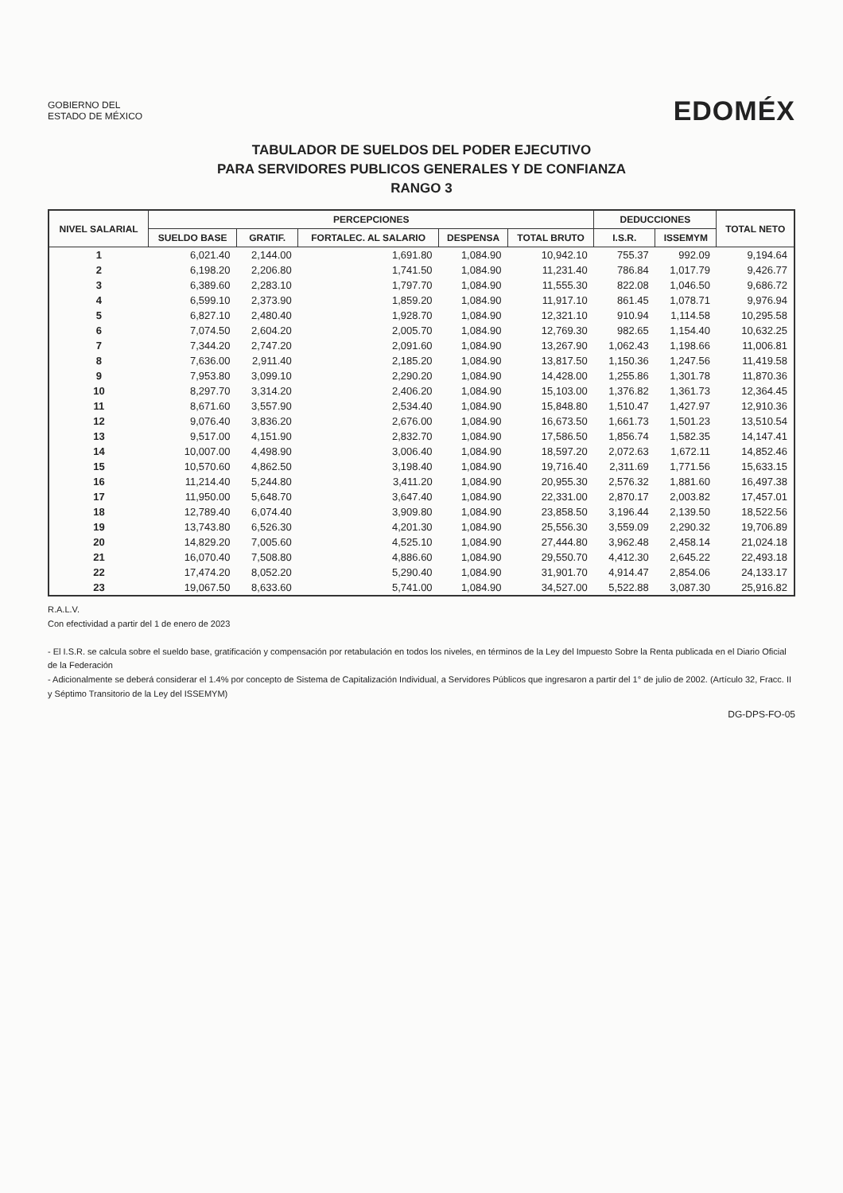GOBIERNO DEL
ESTADO DE MÉXICO
EDOMÉX
TABULADOR DE SUELDOS DEL PODER EJECUTIVO
PARA SERVIDORES PUBLICOS GENERALES Y DE CONFIANZA
RANGO 3
| NIVEL SALARIAL | PERCEPCIONES | | | | | DEDUCCIONES | | TOTAL NETO |
| --- | --- | --- | --- | --- | --- | --- | --- | --- |
| | SUELDO BASE | GRATIF. | FORTALEC. AL SALARIO | DESPENSA | TOTAL BRUTO | I.S.R. | ISSEMYM | |
| 1 | 6,021.40 | 2,144.00 | 1,691.80 | 1,084.90 | 10,942.10 | 755.37 | 992.09 | 9,194.64 |
| 2 | 6,198.20 | 2,206.80 | 1,741.50 | 1,084.90 | 11,231.40 | 786.84 | 1,017.79 | 9,426.77 |
| 3 | 6,389.60 | 2,283.10 | 1,797.70 | 1,084.90 | 11,555.30 | 822.08 | 1,046.50 | 9,686.72 |
| 4 | 6,599.10 | 2,373.90 | 1,859.20 | 1,084.90 | 11,917.10 | 861.45 | 1,078.71 | 9,976.94 |
| 5 | 6,827.10 | 2,480.40 | 1,928.70 | 1,084.90 | 12,321.10 | 910.94 | 1,114.58 | 10,295.58 |
| 6 | 7,074.50 | 2,604.20 | 2,005.70 | 1,084.90 | 12,769.30 | 982.65 | 1,154.40 | 10,632.25 |
| 7 | 7,344.20 | 2,747.20 | 2,091.60 | 1,084.90 | 13,267.90 | 1,062.43 | 1,198.66 | 11,006.81 |
| 8 | 7,636.00 | 2,911.40 | 2,185.20 | 1,084.90 | 13,817.50 | 1,150.36 | 1,247.56 | 11,419.58 |
| 9 | 7,953.80 | 3,099.10 | 2,290.20 | 1,084.90 | 14,428.00 | 1,255.86 | 1,301.78 | 11,870.36 |
| 10 | 8,297.70 | 3,314.20 | 2,406.20 | 1,084.90 | 15,103.00 | 1,376.82 | 1,361.73 | 12,364.45 |
| 11 | 8,671.60 | 3,557.90 | 2,534.40 | 1,084.90 | 15,848.80 | 1,510.47 | 1,427.97 | 12,910.36 |
| 12 | 9,076.40 | 3,836.20 | 2,676.00 | 1,084.90 | 16,673.50 | 1,661.73 | 1,501.23 | 13,510.54 |
| 13 | 9,517.00 | 4,151.90 | 2,832.70 | 1,084.90 | 17,586.50 | 1,856.74 | 1,582.35 | 14,147.41 |
| 14 | 10,007.00 | 4,498.90 | 3,006.40 | 1,084.90 | 18,597.20 | 2,072.63 | 1,672.11 | 14,852.46 |
| 15 | 10,570.60 | 4,862.50 | 3,198.40 | 1,084.90 | 19,716.40 | 2,311.69 | 1,771.56 | 15,633.15 |
| 16 | 11,214.40 | 5,244.80 | 3,411.20 | 1,084.90 | 20,955.30 | 2,576.32 | 1,881.60 | 16,497.38 |
| 17 | 11,950.00 | 5,648.70 | 3,647.40 | 1,084.90 | 22,331.00 | 2,870.17 | 2,003.82 | 17,457.01 |
| 18 | 12,789.40 | 6,074.40 | 3,909.80 | 1,084.90 | 23,858.50 | 3,196.44 | 2,139.50 | 18,522.56 |
| 19 | 13,743.80 | 6,526.30 | 4,201.30 | 1,084.90 | 25,556.30 | 3,559.09 | 2,290.32 | 19,706.89 |
| 20 | 14,829.20 | 7,005.60 | 4,525.10 | 1,084.90 | 27,444.80 | 3,962.48 | 2,458.14 | 21,024.18 |
| 21 | 16,070.40 | 7,508.80 | 4,886.60 | 1,084.90 | 29,550.70 | 4,412.30 | 2,645.22 | 22,493.18 |
| 22 | 17,474.20 | 8,052.20 | 5,290.40 | 1,084.90 | 31,901.70 | 4,914.47 | 2,854.06 | 24,133.17 |
| 23 | 19,067.50 | 8,633.60 | 5,741.00 | 1,084.90 | 34,527.00 | 5,522.88 | 3,087.30 | 25,916.82 |
R.A.L.V.
Con efectividad a partir del 1 de enero de 2023
- El I.S.R. se calcula sobre el sueldo base, gratificación y compensación por retabulación en todos los niveles, en términos de la Ley del Impuesto Sobre la Renta publicada en el Diario Oficial de la Federación
- Adicionalmente se deberá considerar el 1.4% por concepto de Sistema de Capitalización Individual, a Servidores Públicos que ingresaron a partir del 1° de julio de 2002. (Artículo 32, Fracc. II y Séptimo Transitorio de la Ley del ISSEMYM)
DG-DPS-FO-05